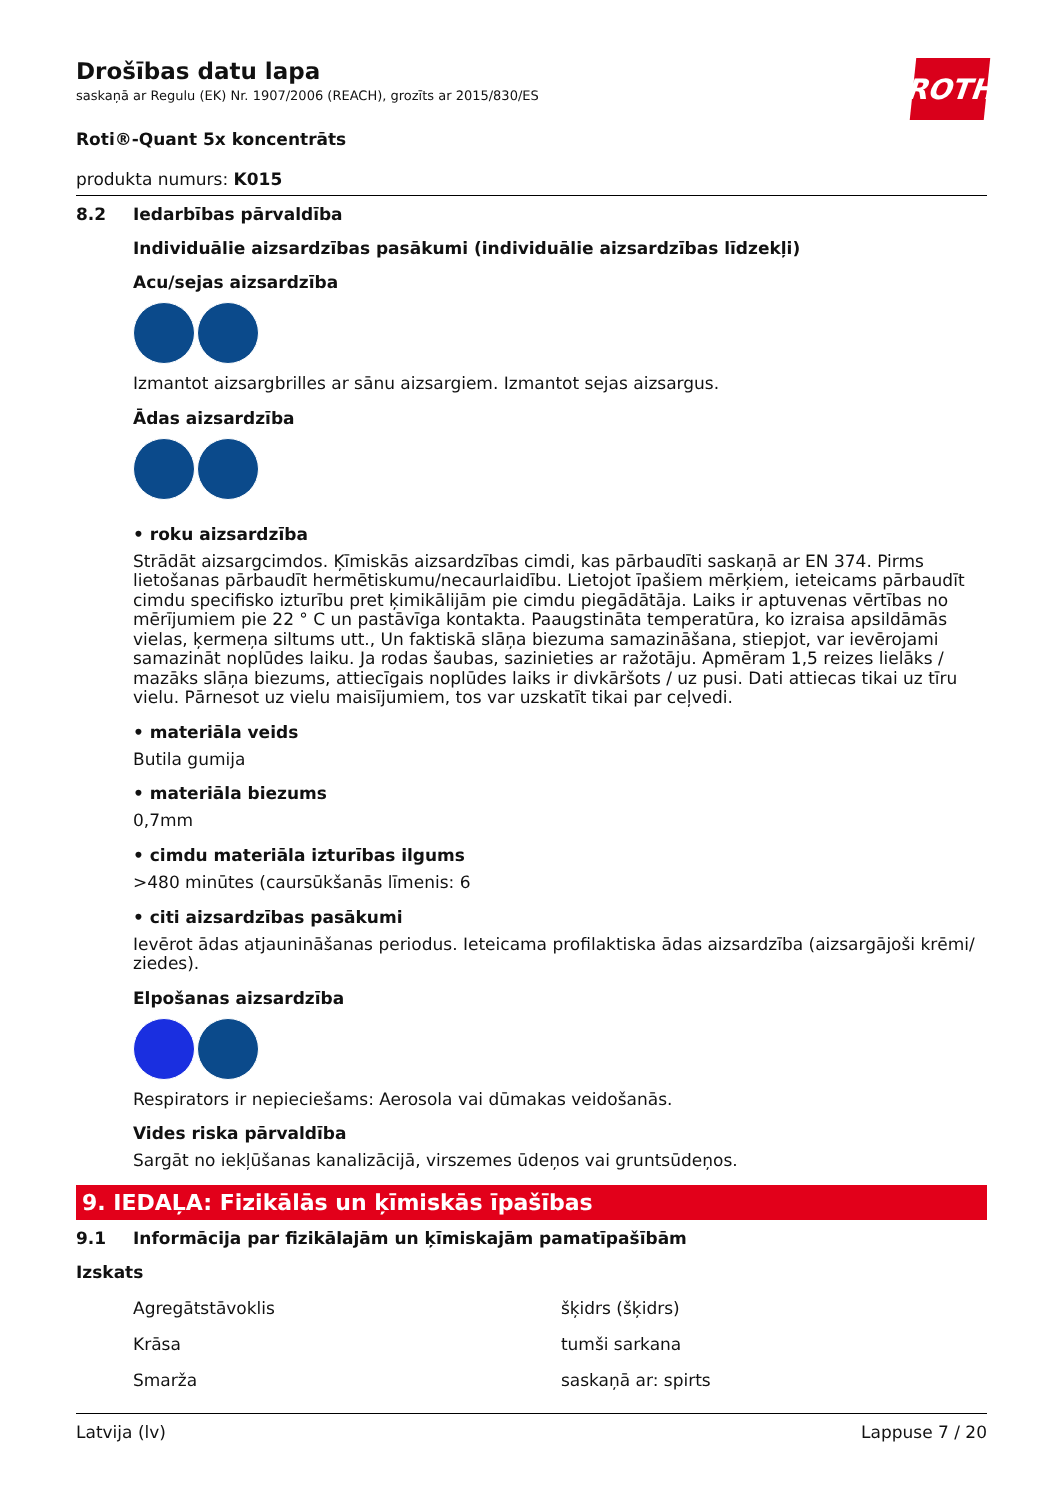Drošības datu lapa
saskaņā ar Regulu (EK) Nr. 1907/2006 (REACH), grozīts ar 2015/830/ES
ROTH
Roti®-Quant 5x koncentrāts
produkta numurs: K015
8.2 Iedarbības pārvaldība
Individuālie aizsardzības pasākumi (individuālie aizsardzības līdzekļi)
Acu/sejas aizsardzība
Izmantot aizsargbrilles ar sānu aizsargiem. Izmantot sejas aizsargus.
Ādas aizsardzība
• roku aizsardzība
Strādāt aizsargcimdos. Ķīmiskās aizsardzības cimdi, kas pārbaudīti saskaņā ar EN 374. Pirms lietošanas pārbaudīt hermētiskumu/necaurlaidību. Lietojot īpašiem mērķiem, ieteicams pārbaudīt cimdu specifisko izturību pret ķimikālijām pie cimdu piegādātāja. Laiks ir aptuvenas vērtības no mērījumiem pie 22 ° C un pastāvīga kontakta. Paaugstināta temperatūra, ko izraisa apsildāmās vielas, ķermeņa siltums utt., Un faktiskā slāņa biezuma samazināšana, stiepjot, var ievērojami samazināt noplūdes laiku. Ja rodas šaubas, sazinieties ar ražotāju. Apmēram 1,5 reizes lielāks / mazāks slāņa biezums, attiecīgais noplūdes laiks ir divkāršots / uz pusi. Dati attiecas tikai uz tīru vielu. Pārnesot uz vielu maisījumiem, tos var uzskatīt tikai par ceļvedi.
• materiāla veids
Butila gumija
• materiāla biezums
0,7mm
• cimdu materiāla izturības ilgums
>480 minūtes (caursūkšanās līmenis: 6
• citi aizsardzības pasākumi
Ievērot ādas atjaunināšanas periodus. Ieteicama profilaktiska ādas aizsardzība (aizsargājoši krēmi/ ziedes).
Elpošanas aizsardzība
Respirators ir nepieciešams: Aerosola vai dūmakas veidošanās.
Vides riska pārvaldība
Sargāt no iekļūšanas kanalizācijā, virszemes ūdeņos vai gruntsūdeņos.
9. IEDAĻA: Fizikālās un ķīmiskās īpašības
9.1 Informācija par fizikālajām un ķīmiskajām pamatīpašībām
Izskats
| Agregātstāvoklis | šķidrs (šķidrs) |
| Krāsa | tumši sarkana |
| Smarža | saskaņā ar: spirts |
Latvija (lv) Lappuse 7 / 20